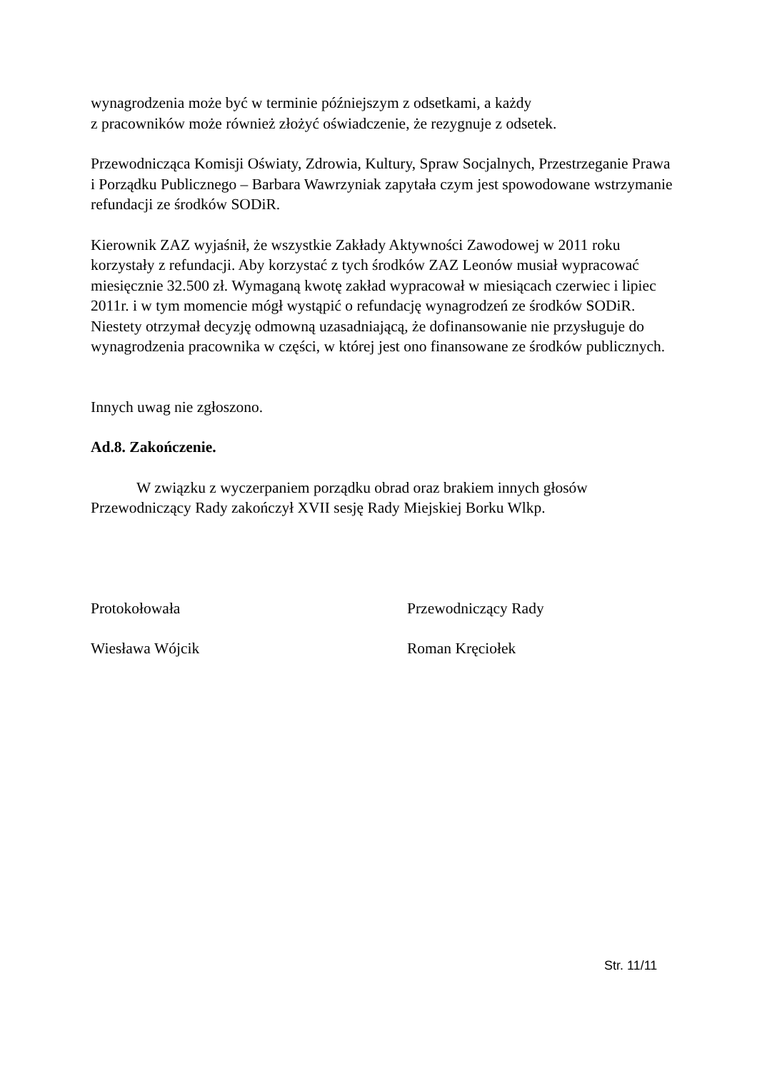wynagrodzenia może być w terminie późniejszym z odsetkami, a każdy
z pracowników może również złożyć oświadczenie, że rezygnuje z odsetek.
Przewodnicząca Komisji Oświaty, Zdrowia, Kultury, Spraw Socjalnych, Przestrzeganie Prawa i Porządku Publicznego – Barbara Wawrzyniak zapytała czym jest spowodowane wstrzymanie refundacji ze środków SODiR.
Kierownik ZAZ wyjaśnił, że wszystkie Zakłady Aktywności Zawodowej w 2011 roku korzystały z refundacji. Aby korzystać z tych środków ZAZ Leonów musiał wypracować miesięcznie 32.500 zł. Wymaganą kwotę zakład wypracował w miesiącach czerwiec i lipiec 2011r. i w tym momencie mógł wystąpić o refundację wynagrodzeń ze środków SODiR. Niestety otrzymał decyzję odmowną uzasadniającą, że dofinansowanie nie przysługuje do wynagrodzenia pracownika w części, w której jest ono finansowane ze środków publicznych.
Innych uwag nie zgłoszono.
Ad.8. Zakończenie.
W związku z wyczerpaniem porządku obrad oraz brakiem innych głosów Przewodniczący Rady zakończył XVII sesję Rady Miejskiej Borku Wlkp.
Protokołowała Przewodniczący Rady
Wiesława Wójcik Roman Kręciołek
Str. 11/11